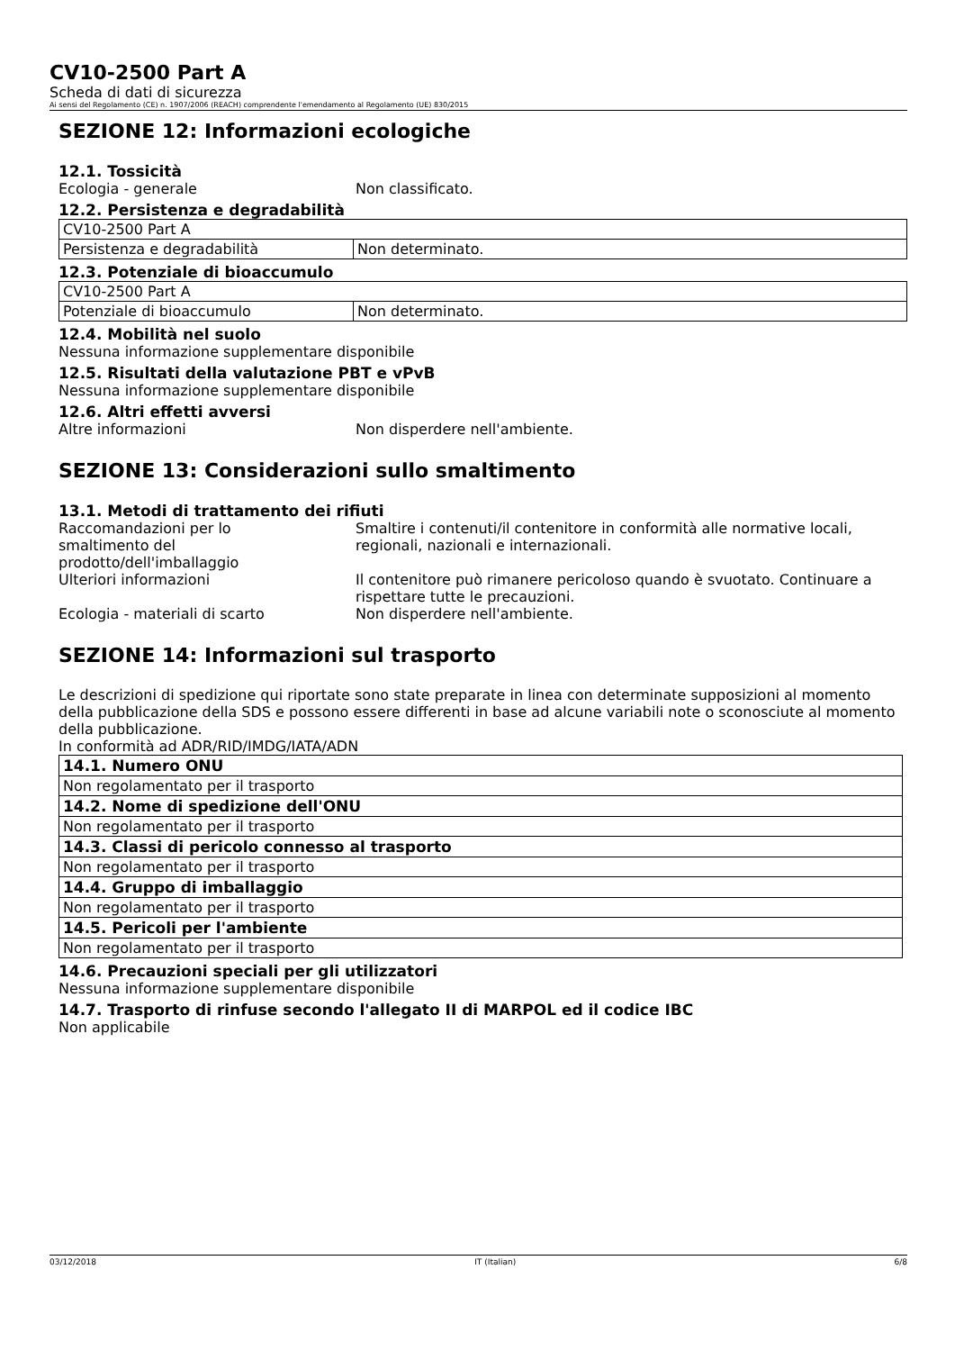CV10-2500 Part A
Scheda di dati di sicurezza
Ai sensi del Regolamento (CE) n. 1907/2006 (REACH) comprendente l'emendamento al Regolamento (UE) 830/2015
SEZIONE 12: Informazioni ecologiche
12.1. Tossicità
Ecologia - generale Non classificato.
12.2. Persistenza e degradabilità
| CV10-2500 Part A | |
| Persistenza e degradabilità | Non determinato. |
12.3. Potenziale di bioaccumulo
| CV10-2500 Part A | |
| Potenziale di bioaccumulo | Non determinato. |
12.4. Mobilità nel suolo
Nessuna informazione supplementare disponibile
12.5. Risultati della valutazione PBT e vPvB
Nessuna informazione supplementare disponibile
12.6. Altri effetti avversi
Altre informazioni Non disperdere nell'ambiente.
SEZIONE 13: Considerazioni sullo smaltimento
13.1. Metodi di trattamento dei rifiuti
Raccomandazioni per lo smaltimento del prodotto/dell'imballaggio Smaltire i contenuti/il contenitore in conformità alle normative locali, regionali, nazionali e internazionali.
Ulteriori informazioni Il contenitore può rimanere pericoloso quando è svuotato. Continuare a rispettare tutte le precauzioni.
Ecologia - materiali di scarto Non disperdere nell'ambiente.
SEZIONE 14: Informazioni sul trasporto
Le descrizioni di spedizione qui riportate sono state preparate in linea con determinate supposizioni al momento della pubblicazione della SDS e possono essere differenti in base ad alcune variabili note o sconosciute al momento della pubblicazione.
In conformità ad ADR/RID/IMDG/IATA/ADN
| 14.1. Numero ONU |
| Non regolamentato per il trasporto |
| 14.2. Nome di spedizione dell'ONU |
| Non regolamentato per il trasporto |
| 14.3. Classi di pericolo connesso al trasporto |
| Non regolamentato per il trasporto |
| 14.4. Gruppo di imballaggio |
| Non regolamentato per il trasporto |
| 14.5. Pericoli per l'ambiente |
| Non regolamentato per il trasporto |
14.6. Precauzioni speciali per gli utilizzatori
Nessuna informazione supplementare disponibile
14.7. Trasporto di rinfuse secondo l'allegato II di MARPOL ed il codice IBC
Non applicabile
03/12/2018 IT (Italian) 6/8